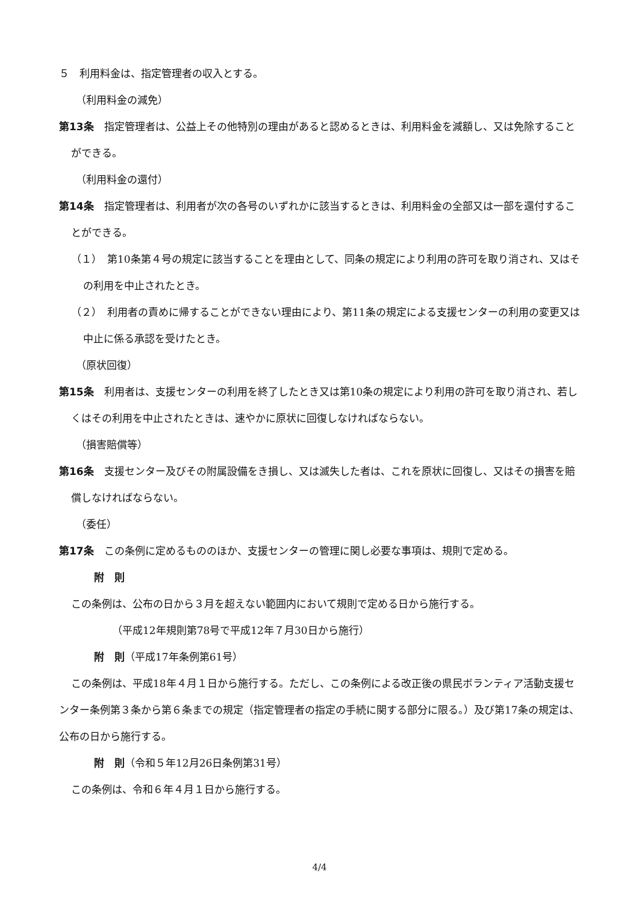５　利用料金は、指定管理者の収入とする。
（利用料金の減免）
第13条　指定管理者は、公益上その他特別の理由があると認めるときは、利用料金を減額し、又は免除することができる。
（利用料金の還付）
第14条　指定管理者は、利用者が次の各号のいずれかに該当するときは、利用料金の全部又は一部を還付することができる。
（１）　第10条第４号の規定に該当することを理由として、同条の規定により利用の許可を取り消され、又はその利用を中止されたとき。
（２）　利用者の責めに帰することができない理由により、第11条の規定による支援センターの利用の変更又は中止に係る承認を受けたとき。
（原状回復）
第15条　利用者は、支援センターの利用を終了したとき又は第10条の規定により利用の許可を取り消され、若しくはその利用を中止されたときは、速やかに原状に回復しなければならない。
（損害賠償等）
第16条　支援センター及びその附属設備をき損し、又は滅失した者は、これを原状に回復し、又はその損害を賠償しなければならない。
（委任）
第17条　この条例に定めるもののほか、支援センターの管理に関し必要な事項は、規則で定める。
附　則
この条例は、公布の日から３月を超えない範囲内において規則で定める日から施行する。
（平成12年規則第78号で平成12年７月30日から施行）
附　則（平成17年条例第61号）
この条例は、平成18年４月１日から施行する。ただし、この条例による改正後の県民ボランティア活動支援センター条例第３条から第６条までの規定（指定管理者の指定の手続に関する部分に限る。）及び第17条の規定は、公布の日から施行する。
附　則（令和５年12月26日条例第31号）
この条例は、令和６年４月１日から施行する。
4/4